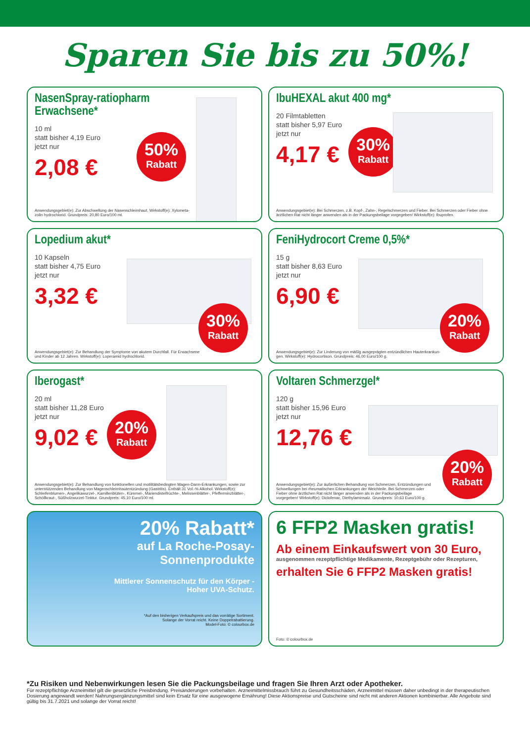Sparen Sie bis zu 50%!
NasenSpray-ratiopharm Erwachsene*
10 ml
statt bisher 4,19 Euro
jetzt nur
2,08 €
50%
Rabatt
Anwendungsgebiet(e): Zur Abschwellung der Nasenschleimhaut. Wirkstoff(e): Xylometa-
zolin hydrochlorid. Grundpreis: 20,80 Euro/100 ml.
IbuHEXAL akut 400 mg*
20 Filmtabletten
statt bisher 5,97 Euro
jetzt nur
4,17 €
30%
Rabatt
Anwendungsgebiet(e): Bei Schmerzen, z.B. Kopf-, Zahn-, Regelschmerzen und Fieber. Bei Schmerzen oder Fieber ohne ärztlichen Rat nicht länger anwenden als in der Packungsbeilage vorgegeben! Wirkstoff(e): Ibuprofen.
Lopedium akut*
10 Kapseln
statt bisher 4,75 Euro
jetzt nur
3,32 €
30%
Rabatt
Anwendungsgebiet(e): Zur Behandlung der Symptome von akutem Durchfall. Für Erwachsene
und Kinder ab 12 Jahren. Wirkstoff(e): Loperamid hydrochlorid.
FeniHydrocort Creme 0,5%*
15 g
statt bisher 8,63 Euro
jetzt nur
6,90 €
20%
Rabatt
Anwendungsgebiet(e): Zur Linderung von mäßig ausgeprägten entzündlichen Hauterkrankun-
gen. Wirkstoff(e): Hydrocortison. Grundpreis: 46,00 Euro/100 g.
Iberogast*
20 ml
statt bisher 11,28 Euro
jetzt nur
9,02 €
20%
Rabatt
Anwendungsgebiet(e): Zur Behandlung von funktionellen und motilitätsbedingten Magen-Darm-Erkrankungen, sowie zur unterstützenden Behandlung von Magenschleimhautentzündung (Gastritis). Enthält 31 Vol.-% Alkohol. Wirkstoff(e): Schleifenblumen-, Angelikawurzel-, Kamillenblüten-, Kümmel-, Mariendistelfrüchte-, Melissenblätter-, Pfefferminzblätter-, Schöllkraut-, Süßholzwurzel-Tinktur. Grundpreis: 45,10 Euro/100 ml.
Voltaren Schmerzgel*
120 g
statt bisher 15,96 Euro
jetzt nur
12,76 €
20%
Rabatt
Anwendungsgebiet(e): Zur äußerlichen Behandlung von Schmerzen, Entzündungen und Schwellungen bei rheumatischen Erkrankungen der Weichteile. Bei Schmerzen oder Fieber ohne ärztlichen Rat nicht länger anwenden als in der Packungsbeilage vorgegeben! Wirkstoff(e): Diclofenac, Diethylaminsalz. Grundpreis: 10,63 Euro/100 g.
20% Rabatt*
auf La Roche-Posay-
Sonnenprodukte
Mittlerer Sonnenschutz für den Körper -
Hoher UVA-Schutz.
*Auf den bisherigen Verkaufspreis und das vorrätige Sortiment.
Solange der Vorrat reicht. Keine Doppelrabattierung.
Model-Foto: © colourbox.de
6 FFP2 Masken gratis!
Ab einem Einkaufswert von 30 Euro,
ausgenommen rezeptpflichtige Medikamente, Rezeptgebühr oder Rezepturen,
erhalten Sie 6 FFP2 Masken gratis!
Foto: © colourbox.de
*Zu Risiken und Nebenwirkungen lesen Sie die Packungsbeilage und fragen Sie Ihren Arzt oder Apotheker.
Für rezeptpflichtige Arzneimittel gilt die gesetzliche Preisbindung. Preisänderungen vorbehalten. Arzneimittelmissbrauch führt zu Gesundheitsschäden, Arzneimittel müssen daher unbedingt in der therapeutischen Dosierung angewandt werden! Nahrungsergänzungsmittel sind kein Ersatz für eine ausgewogene Ernährung! Diese Aktionspreise und Gutscheine sind nicht mit anderen Aktionen kombinierbar. Alle Angebote sind gültig bis 31.7.2021 und solange der Vorrat reicht!